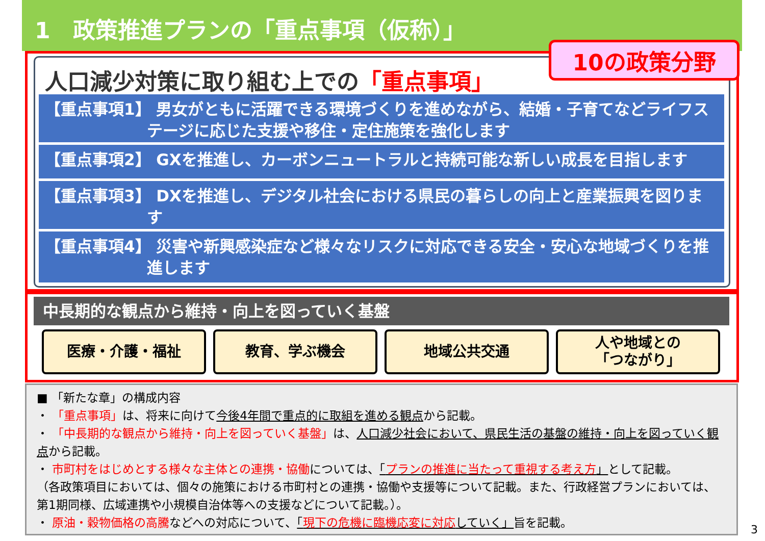1　政策推進プランの「重点事項（仮称）」
人口減少対策に取り組む上での「重点事項」
10の政策分野
【重点事項1】 男女がともに活躍できる環境づくりを進めながら、結婚・子育てなどライフステージに応じた支援や移住・定住施策を強化します
【重点事項2】 GXを推進し、カーボンニュートラルと持続可能な新しい成長を目指します
【重点事項3】 DXを推進し、デジタル社会における県民の暮らしの向上と産業振興を図ります
【重点事項4】 災害や新興感染症など様々なリスクに対応できる安全・安心な地域づくりを推進します
中長期的な観点から維持・向上を図っていく基盤
医療・介護・福祉 教育、学ぶ機会 地域公共交通 人や地域との
「つながり」
■ 「新たな章」の構成内容
・ 「重点事項」は、将来に向けて今後4年間で重点的に取組を進める観点から記載。
・ 「中長期的な観点から維持・向上を図っていく基盤」は、人口減少社会において、県民生活の基盤の維持・向上を図っていく観点から記載。
・ 市町村をはじめとする様々な主体との連携・協働については、「プランの推進に当たって重視する考え方」として記載。
（各政策項目においては、個々の施策における市町村との連携・協働や支援等について記載。また、行政経営プランにおいては、第1期同様、広域連携や小規模自治体等への支援などについて記載。）。
・ 原油・穀物価格の高騰などへの対応について、「現下の危機に臨機応変に対応していく」旨を記載。
3